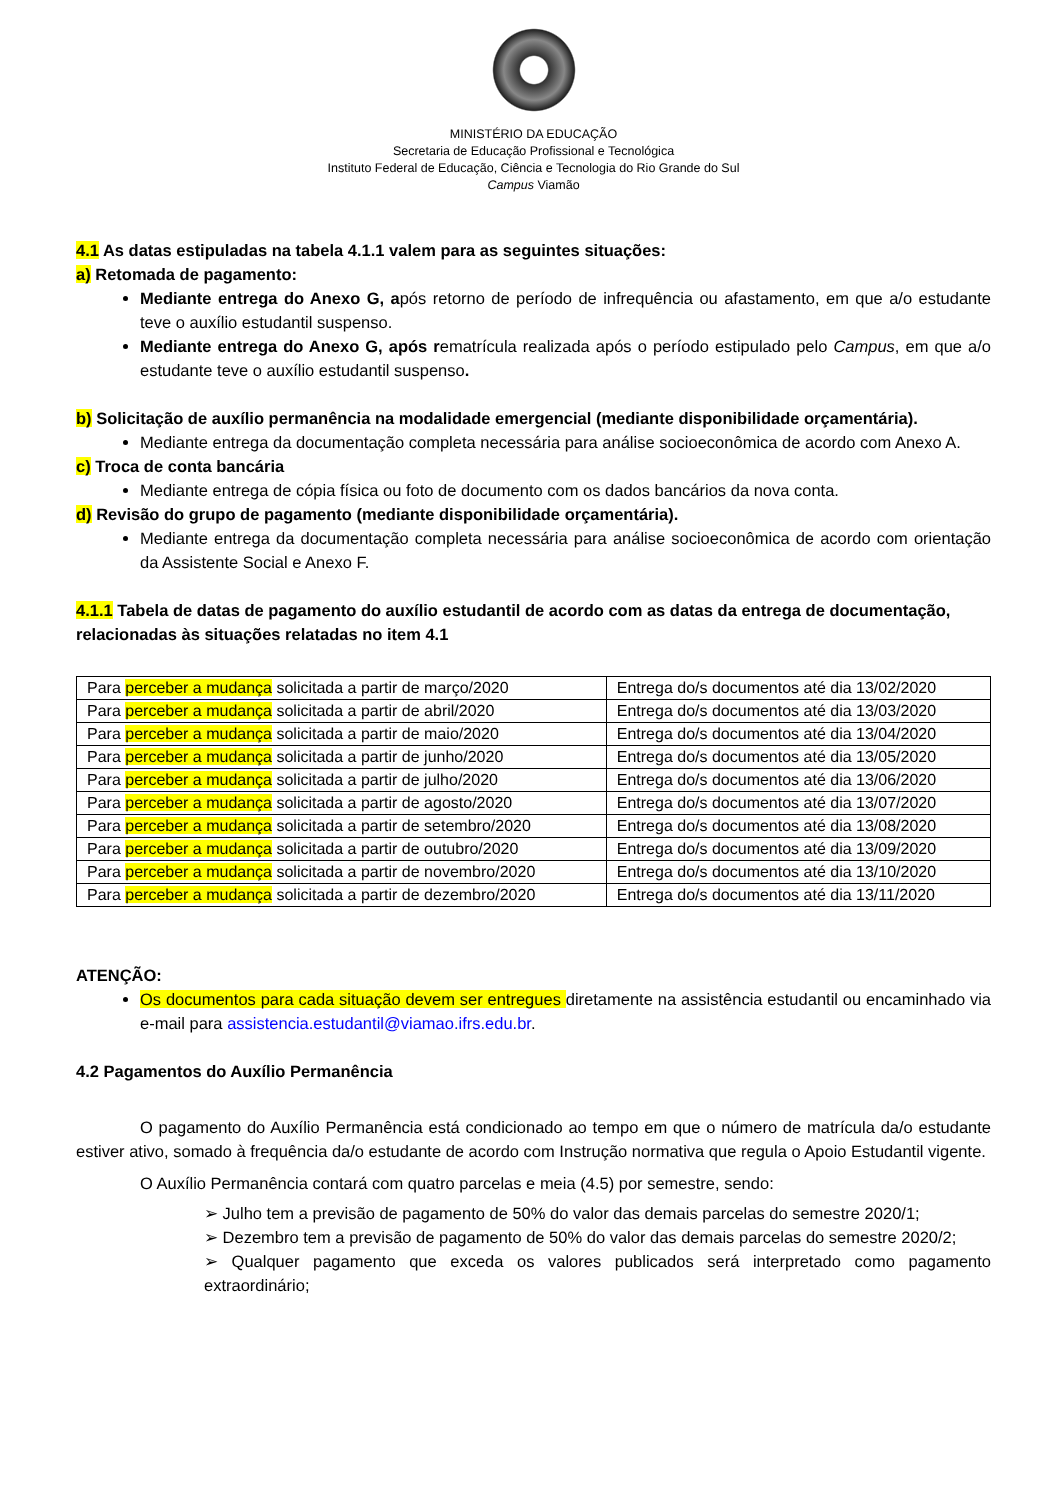MINISTÉRIO DA EDUCAÇÃO
Secretaria de Educação Profissional e Tecnológica
Instituto Federal de Educação, Ciência e Tecnologia do Rio Grande do Sul
Campus Viamão
4.1 As datas estipuladas na tabela 4.1.1 valem para as seguintes situações:
a) Retomada de pagamento:
Mediante entrega do Anexo G, após retorno de período de infrequência ou afastamento, em que a/o estudante teve o auxílio estudantil suspenso.
Mediante entrega do Anexo G, após rematrícula realizada após o período estipulado pelo Campus, em que a/o estudante teve o auxílio estudantil suspenso.
b) Solicitação de auxílio permanência na modalidade emergencial (mediante disponibilidade orçamentária).
Mediante entrega da documentação completa necessária para análise socioeconômica de acordo com Anexo A.
c) Troca de conta bancária
Mediante entrega de cópia física ou foto de documento com os dados bancários da nova conta.
d) Revisão do grupo de pagamento (mediante disponibilidade orçamentária).
Mediante entrega da documentação completa necessária para análise socioeconômica de acordo com orientação da Assistente Social e Anexo F.
4.1.1 Tabela de datas de pagamento do auxílio estudantil de acordo com as datas da entrega de documentação, relacionadas às situações relatadas no item 4.1
| Para perceber a mudança solicitada a partir de março/2020 | Entrega do/s documentos até dia 13/02/2020 |
| Para perceber a mudança solicitada a partir de abril/2020 | Entrega do/s documentos até dia 13/03/2020 |
| Para perceber a mudança solicitada a partir de maio/2020 | Entrega do/s documentos até dia 13/04/2020 |
| Para perceber a mudança solicitada a partir de junho/2020 | Entrega do/s documentos até dia 13/05/2020 |
| Para perceber a mudança solicitada a partir de julho/2020 | Entrega do/s documentos até dia 13/06/2020 |
| Para perceber a mudança solicitada a partir de agosto/2020 | Entrega do/s documentos até dia 13/07/2020 |
| Para perceber a mudança solicitada a partir de setembro/2020 | Entrega do/s documentos até dia 13/08/2020 |
| Para perceber a mudança solicitada a partir de outubro/2020 | Entrega do/s documentos até dia 13/09/2020 |
| Para perceber a mudança solicitada a partir de novembro/2020 | Entrega do/s documentos até dia 13/10/2020 |
| Para perceber a mudança solicitada a partir de dezembro/2020 | Entrega do/s documentos até dia 13/11/2020 |
ATENÇÃO:
Os documentos para cada situação devem ser entregues diretamente na assistência estudantil ou encaminhado via e-mail para assistencia.estudantil@viamao.ifrs.edu.br.
4.2 Pagamentos do Auxílio Permanência
O pagamento do Auxílio Permanência está condicionado ao tempo em que o número de matrícula da/o estudante estiver ativo, somado à frequência da/o estudante de acordo com Instrução normativa que regula o Apoio Estudantil vigente.
O Auxílio Permanência contará com quatro parcelas e meia (4.5) por semestre, sendo:
➢ Julho tem a previsão de pagamento de 50% do valor das demais parcelas do semestre 2020/1;
➢ Dezembro tem a previsão de pagamento de 50% do valor das demais parcelas do semestre 2020/2;
➢ Qualquer pagamento que exceda os valores publicados será interpretado como pagamento extraordinário;